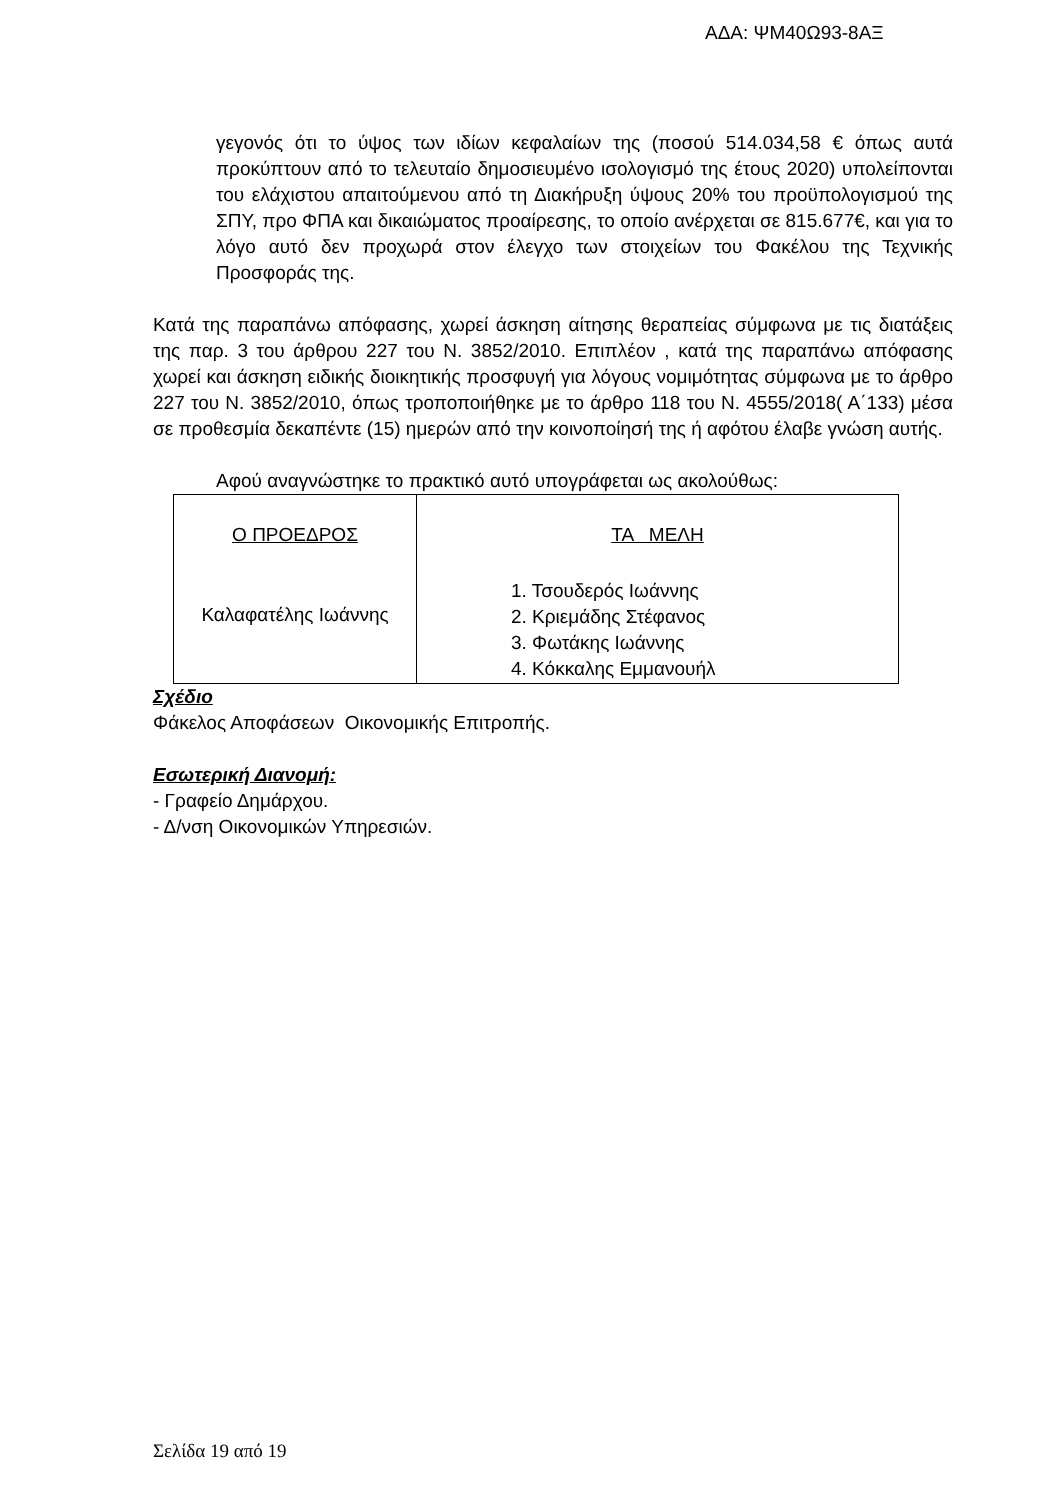ΑΔΑ: ΨΜ40Ω93-8ΑΞ
γεγονός ότι το ύψος των ιδίων κεφαλαίων της (ποσού 514.034,58 € όπως αυτά προκύπτουν από το τελευταίο δημοσιευμένο ισολογισμό της έτους 2020) υπολείπονται του ελάχιστου απαιτούμενου από τη Διακήρυξη ύψους 20% του προϋπολογισμού της ΣΠΥ, προ ΦΠΑ και δικαιώματος προαίρεσης, το οποίο ανέρχεται σε 815.677€, και για το λόγο αυτό δεν προχωρά στον έλεγχο των στοιχείων του Φακέλου της Τεχνικής Προσφοράς της.
Κατά της παραπάνω απόφασης, χωρεί άσκηση αίτησης θεραπείας σύμφωνα με τις διατάξεις της παρ. 3 του άρθρου 227 του Ν. 3852/2010. Επιπλέον , κατά της παραπάνω απόφασης χωρεί και άσκηση ειδικής διοικητικής προσφυγή για λόγους νομιμότητας σύμφωνα με το άρθρο 227 του Ν. 3852/2010, όπως τροποποιήθηκε με το άρθρο 118 του Ν. 4555/2018( Α΄133) μέσα σε προθεσμία δεκαπέντε (15) ημερών από την κοινοποίησή της ή αφότου έλαβε γνώση αυτής.
Αφού αναγνώστηκε το πρακτικό αυτό υπογράφεται ως ακολούθως:
| Ο ΠΡΟΕΔΡΟΣ Καλαφατέλης Ιωάννης | ΤΑ ΜΕΛΗ 1. Τσουδερός Ιωάννης 2. Κριεμάδης Στέφανος 3. Φωτάκης Ιωάννης 4. Κόκκαλης Εμμανουήλ |
Σχέδιο
Φάκελος Αποφάσεων Οικονομικής Επιτροπής.
Εσωτερική Διανομή:
- Γραφείο Δημάρχου.
- Δ/νση Οικονομικών Υπηρεσιών.
Σελίδα 19 από 19